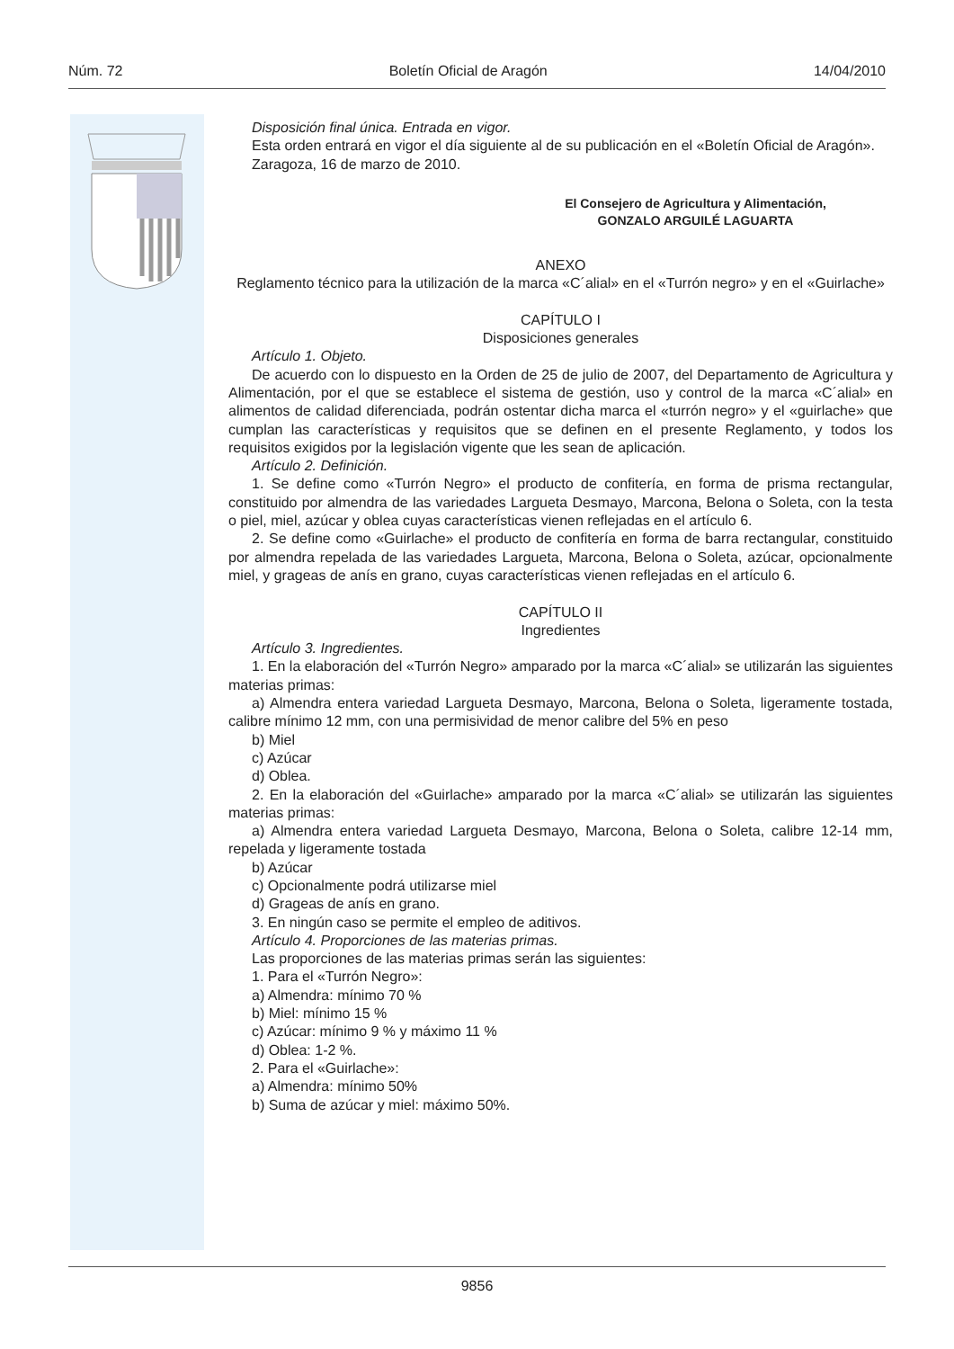Núm. 72 Boletín Oficial de Aragón 14/04/2010
Disposición final única. Entrada en vigor.
Esta orden entrará en vigor el día siguiente al de su publicación en el «Boletín Oficial de Aragón».
Zaragoza, 16 de marzo de 2010.
El Consejero de Agricultura y Alimentación,
GONZALO ARGUILÉ LAGUARTA
ANEXO
Reglamento técnico para la utilización de la marca «C´alial» en el «Turrón negro» y en el «Guirlache»
CAPÍTULO I
Disposiciones generales
Artículo 1. Objeto.
De acuerdo con lo dispuesto en la Orden de 25 de julio de 2007, del Departamento de Agricultura y Alimentación, por el que se establece el sistema de gestión, uso y control de la marca «C´alial» en alimentos de calidad diferenciada, podrán ostentar dicha marca el «turrón negro» y el «guirlache» que cumplan las características y requisitos que se definen en el presente Reglamento, y todos los requisitos exigidos por la legislación vigente que les sean de aplicación.
Artículo 2. Definición.
1. Se define como «Turrón Negro» el producto de confitería, en forma de prisma rectangular, constituido por almendra de las variedades Largueta Desmayo, Marcona, Belona o Soleta, con la testa o piel, miel, azúcar y oblea cuyas características vienen reflejadas en el artículo 6.
2. Se define como «Guirlache» el producto de confitería en forma de barra rectangular, constituido por almendra repelada de las variedades Largueta, Marcona, Belona o Soleta, azúcar, opcionalmente miel, y grageas de anís en grano, cuyas características vienen reflejadas en el artículo 6.
CAPÍTULO II
Ingredientes
Artículo 3. Ingredientes.
1. En la elaboración del «Turrón Negro» amparado por la marca «C´alial» se utilizarán las siguientes materias primas:
a) Almendra entera variedad Largueta Desmayo, Marcona, Belona o Soleta, ligeramente tostada, calibre mínimo 12 mm, con una permisividad de menor calibre del 5% en peso
b) Miel
c) Azúcar
d) Oblea.
2. En la elaboración del «Guirlache» amparado por la marca «C´alial» se utilizarán las siguientes materias primas:
a) Almendra entera variedad Largueta Desmayo, Marcona, Belona o Soleta, calibre 12-14 mm, repelada y ligeramente tostada
b) Azúcar
c) Opcionalmente podrá utilizarse miel
d) Grageas de anís en grano.
3. En ningún caso se permite el empleo de aditivos.
Artículo 4. Proporciones de las materias primas.
Las proporciones de las materias primas serán las siguientes:
1. Para el «Turrón Negro»:
a) Almendra: mínimo 70 %
b) Miel: mínimo 15 %
c) Azúcar: mínimo 9 % y máximo 11 %
d) Oblea: 1-2 %.
2. Para el «Guirlache»:
a) Almendra: mínimo 50%
b) Suma de azúcar y miel: máximo 50%.
9856